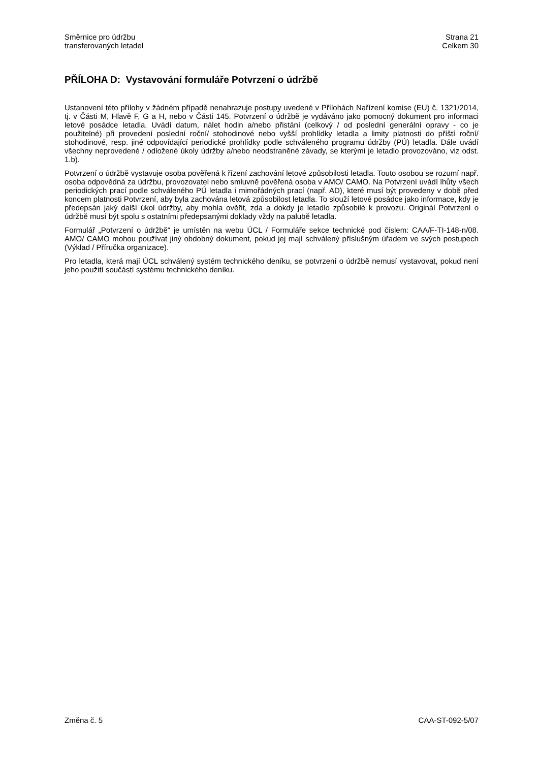Směrnice pro údržbu
transferovaných letadel
Strana 21
Celkem 30
PŘÍLOHA D: Vystavování formuláře Potvrzení o údržbě
Ustanovení této přílohy v žádném případě nenahrazuje postupy uvedené v Přílohách Nařízení komise (EU) č. 1321/2014, tj. v Části M, Hlavě F, G a H, nebo v Části 145. Potvrzení o údržbě je vydáváno jako pomocný dokument pro informaci letové posádce letadla. Uvádí datum, nálet hodin a/nebo přistání (celkový / od poslední generální opravy - co je použitelné) při provedení poslední roční/ stohodinové nebo vyšší prohlídky letadla a limity platnosti do příští roční/ stohodinové, resp. jiné odpovídající periodické prohlídky podle schváleného programu údržby (PÚ) letadla. Dále uvádí všechny neprovedené / odložené úkoly údržby a/nebo neodstraněné závady, se kterými je letadlo provozováno, viz odst. 1.b).
Potvrzení o údržbě vystavuje osoba pověřená k řízení zachování letové způsobilosti letadla. Touto osobou se rozumí např. osoba odpovědná za údržbu, provozovatel nebo smluvně pověřená osoba v AMO/ CAMO. Na Potvrzení uvádí lhůty všech periodických prací podle schváleného PÚ letadla i mimořádných prací (např. AD), které musí být provedeny v době před koncem platnosti Potvrzení, aby byla zachována letová způsobilost letadla. To slouží letové posádce jako informace, kdy je předepsán jaký další úkol údržby, aby mohla ověřit, zda a dokdy je letadlo způsobilé k provozu. Originál Potvrzení o údržbě musí být spolu s ostatními předepsanými doklady vždy na palubě letadla.
Formulář „Potvrzení o údržbě“ je umístěn na webu ÚCL / Formuláře sekce technické pod číslem: CAA/F-TI-148-n/08. AMO/ CAMO mohou používat jiný obdobný dokument, pokud jej mají schválený příslušným úřadem ve svých postupech (Výklad / Příručka organizace).
Pro letadla, která mají ÚCL schválený systém technického deníku, se potvrzení o údržbě nemusí vystavovat, pokud není jeho použití součástí systému technického deníku.
Změna č. 5 CAA-ST-092-5/07